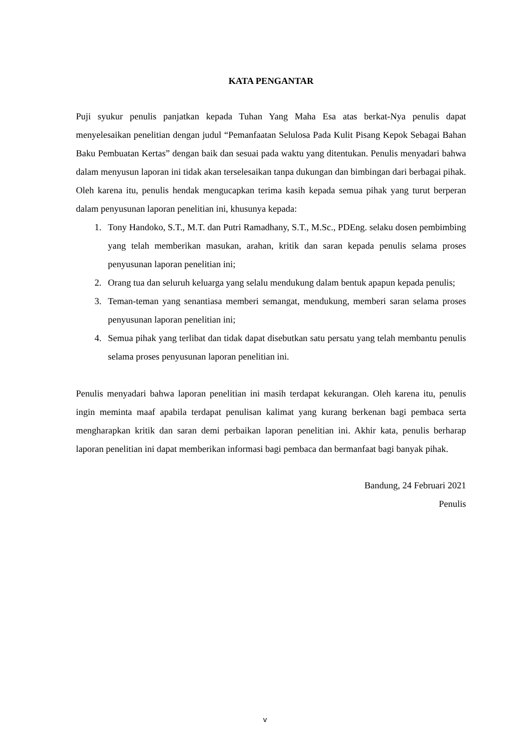KATA PENGANTAR
Puji syukur penulis panjatkan kepada Tuhan Yang Maha Esa atas berkat-Nya penulis dapat menyelesaikan penelitian dengan judul “Pemanfaatan Selulosa Pada Kulit Pisang Kepok Sebagai Bahan Baku Pembuatan Kertas” dengan baik dan sesuai pada waktu yang ditentukan. Penulis menyadari bahwa dalam menyusun laporan ini tidak akan terselesaikan tanpa dukungan dan bimbingan dari berbagai pihak. Oleh karena itu, penulis hendak mengucapkan terima kasih kepada semua pihak yang turut berperan dalam penyusunan laporan penelitian ini, khusunya kepada:
1. Tony Handoko, S.T., M.T. dan Putri Ramadhany, S.T., M.Sc., PDEng. selaku dosen pembimbing yang telah memberikan masukan, arahan, kritik dan saran kepada penulis selama proses penyusunan laporan penelitian ini;
2. Orang tua dan seluruh keluarga yang selalu mendukung dalam bentuk apapun kepada penulis;
3. Teman-teman yang senantiasa memberi semangat, mendukung, memberi saran selama proses penyusunan laporan penelitian ini;
4. Semua pihak yang terlibat dan tidak dapat disebutkan satu persatu yang telah membantu penulis selama proses penyusunan laporan penelitian ini.
Penulis menyadari bahwa laporan penelitian ini masih terdapat kekurangan. Oleh karena itu, penulis ingin meminta maaf apabila terdapat penulisan kalimat yang kurang berkenan bagi pembaca serta mengharapkan kritik dan saran demi perbaikan laporan penelitian ini. Akhir kata, penulis berharap laporan penelitian ini dapat memberikan informasi bagi pembaca dan bermanfaat bagi banyak pihak.
Bandung, 24 Februari 2021
Penulis
v